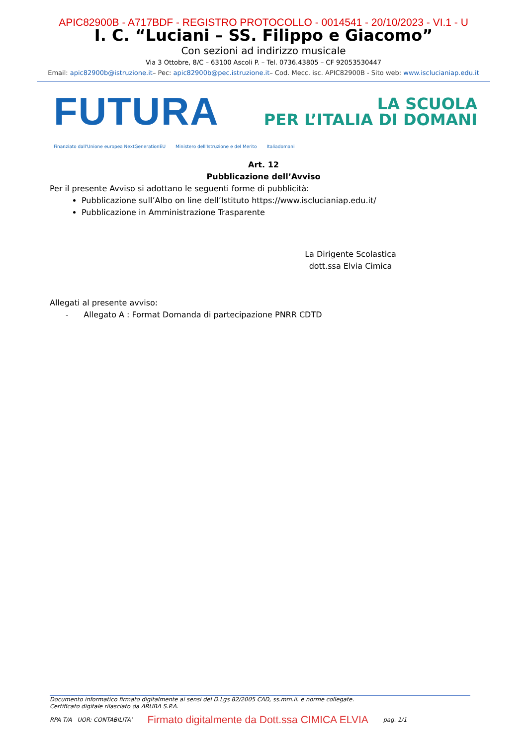APIC82900B - A717BDF - REGISTRO PROTOCOLLO - 0014541 - 20/10/2023 - VI.1 - U
I. C. “Luciani – SS. Filippo e Giacomo”
Con sezioni ad indirizzo musicale
Via 3 Ottobre, 8/C – 63100 Ascoli P. – Tel. 0736.43805 – CF 92053530447
Email: apic82900b@istruzione.it– Pec: apic82900b@pec.istruzione.it– Cod. Mecc. isc. APIC82900B - Sito web: www.isclucianiap.edu.it
FUTURA
LA SCUOLA
PER L’ITALIA DI DOMANI
Finanziato dall'Unione europea NextGenerationEU Ministero dell'Istruzione e del Merito Italiadomani
Art. 12
Pubblicazione dell’Avviso
Per il presente Avviso si adottano le seguenti forme di pubblicità:
Pubblicazione sull’Albo on line dell’Istituto https://www.isclucianiap.edu.it/
Pubblicazione in Amministrazione Trasparente
La Dirigente Scolastica
dott.ssa Elvia Cimica
Allegati al presente avviso:
- Allegato A : Format Domanda di partecipazione PNRR CDTD
Documento informatico firmato digitalmente ai sensi del D.Lgs 82/2005 CAD, ss.mm.ii. e norme collegate.
Certificato digitale rilasciato da ARUBA S.P.A.
RPA T/A UOR: CONTABILITA’ Firmato digitalmente da Dott.ssa CIMICA ELVIA pag. 1/1